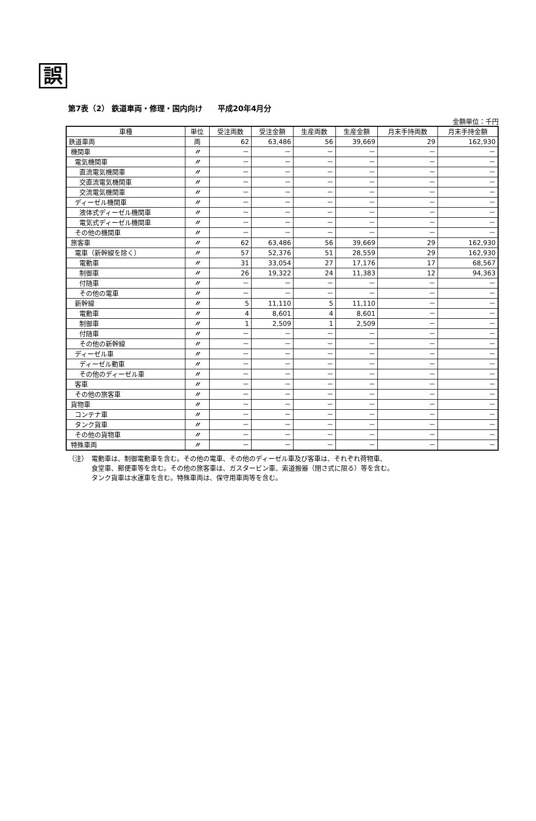誤
第7表（2） 鉄道車両・修理・国内向け　　平成20年4月分
金額単位：千円
| 車種 | 単位 | 受注両数 | 受注金額 | 生産両数 | 生産金額 | 月末手持両数 | 月末手持金額 |
| --- | --- | --- | --- | --- | --- | --- | --- |
| 鉄道車両 | 両 | 62 | 63,486 | 56 | 39,669 | 29 | 162,930 |
| 機関車 | 〃 | － | － | － | － | － | － |
| 電気機関車 | 〃 | － | － | － | － | － | － |
| 直流電気機関車 | 〃 | － | － | － | － | － | － |
| 交直流電気機関車 | 〃 | － | － | － | － | － | － |
| 交流電気機関車 | 〃 | － | － | － | － | － | － |
| ディーゼル機関車 | 〃 | － | － | － | － | － | － |
| 液体式ディーゼル機関車 | 〃 | － | － | － | － | － | － |
| 電気式ディーゼル機関車 | 〃 | － | － | － | － | － | － |
| その他の機関車 | 〃 | － | － | － | － | － | － |
| 旅客車 | 〃 | 62 | 63,486 | 56 | 39,669 | 29 | 162,930 |
| 電車（新幹線を除く） | 〃 | 57 | 52,376 | 51 | 28,559 | 29 | 162,930 |
| 電動車 | 〃 | 31 | 33,054 | 27 | 17,176 | 17 | 68,567 |
| 制御車 | 〃 | 26 | 19,322 | 24 | 11,383 | 12 | 94,363 |
| 付随車 | 〃 | － | － | － | － | － | － |
| その他の電車 | 〃 | － | － | － | － | － | － |
| 新幹線 | 〃 | 5 | 11,110 | 5 | 11,110 | － | － |
| 電動車 | 〃 | 4 | 8,601 | 4 | 8,601 | － | － |
| 制御車 | 〃 | 1 | 2,509 | 1 | 2,509 | － | － |
| 付随車 | 〃 | － | － | － | － | － | － |
| その他の新幹線 | 〃 | － | － | － | － | － | － |
| ディーゼル車 | 〃 | － | － | － | － | － | － |
| ディーゼル動車 | 〃 | － | － | － | － | － | － |
| その他のディーゼル車 | 〃 | － | － | － | － | － | － |
| 客車 | 〃 | － | － | － | － | － | － |
| その他の旅客車 | 〃 | － | － | － | － | － | － |
| 貨物車 | 〃 | － | － | － | － | － | － |
| コンテナ車 | 〃 | － | － | － | － | － | － |
| タンク貨車 | 〃 | － | － | － | － | － | － |
| その他の貨物車 | 〃 | － | － | － | － | － | － |
| 特殊車両 | 〃 | － | － | － | － | － | － |
（注）　電動車は、制御電動車を含む。その他の電車、その他のディーゼル車及び客車は、それぞれ荷物車、
食堂車、郵便車等を含む。その他の旅客車は、ガスタービン車、索道搬器（閉さ式に限る）等を含む。
タンク貨車は水運車を含む。特殊車両は、保守用車両等を含む。